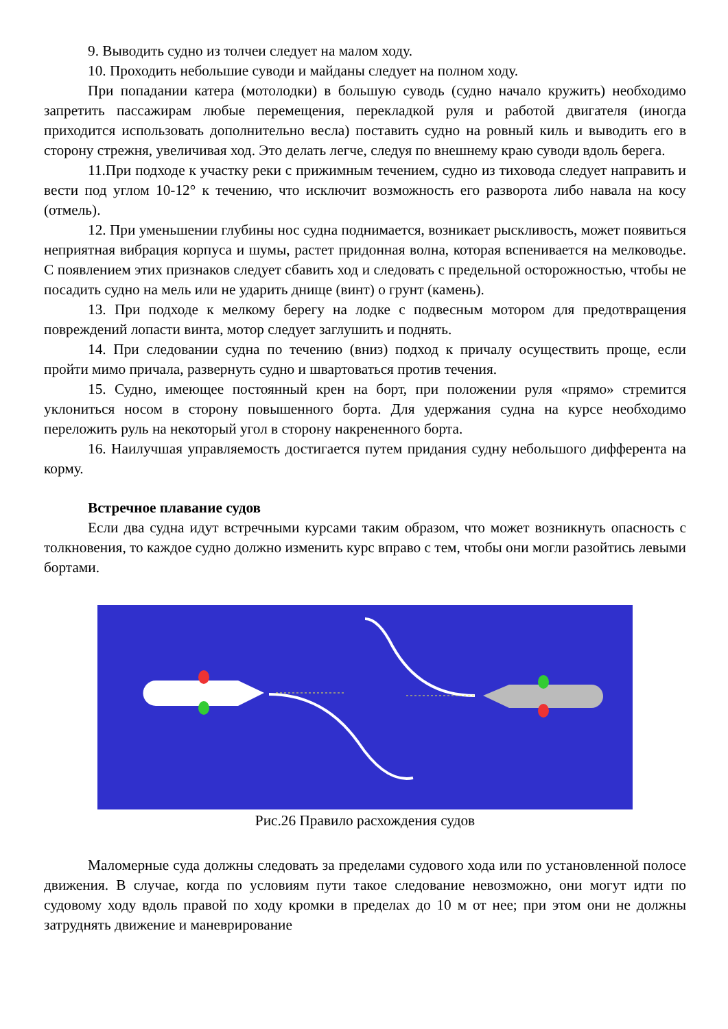9. Выводить судно из толчеи следует на малом ходу.
10. Проходить небольшие суводи и майданы следует на полном ходу.
При попадании катера (мотолодки) в большую суводь (судно начало кружить) необходимо запретить пассажирам любые перемещения, перекладкой руля и работой двигателя (иногда приходится использовать дополнительно весла) поставить судно на ровный киль и выводить его в сторону стрежня, увеличивая ход. Это делать легче, следуя по внешнему краю суводи вдоль берега.
11.При подходе к участку реки с прижимным течением, судно из тиховода следует направить и вести под углом 10-12° к течению, что исключит возможность его разворота либо навала на косу (отмель).
12. При уменьшении глубины нос судна поднимается, возникает рыскливость, может появиться неприятная вибрация корпуса и шумы, растет придонная волна, которая вспенивается на мелководье. С появлением этих признаков следует сбавить ход и следовать с предельной осторожностью, чтобы не посадить судно на мель или не ударить днище (винт) о грунт (камень).
13. При подходе к мелкому берегу на лодке с подвесным мотором для предотвращения повреждений лопасти винта, мотор следует заглушить и поднять.
14. При следовании судна по течению (вниз) подход к причалу осуществить проще, если пройти мимо причала, развернуть судно и швартоваться против течения.
15. Судно, имеющее постоянный крен на борт, при положении руля «прямо» стремится уклониться носом в сторону повышенного борта. Для удержания судна на курсе необходимо переложить руль на некоторый угол в сторону накрененного борта.
16. Наилучшая управляемость достигается путем придания судну небольшого дифферента на корму.
Встречное плавание судов
Если два судна идут встречными курсами таким образом, что может возникнуть опасность с толкновения, то каждое судно должно изменить курс вправо с тем, чтобы они могли разойтись левыми бортами.
Рис.26 Правило расхождения судов
Маломерные суда должны следовать за пределами судового хода или по установленной полосе движения. В случае, когда по условиям пути такое следование невозможно, они могут идти по судовому ходу вдоль правой по ходу кромки в пределах до 10 м от нее; при этом они не должны затруднять движение и маневрирование